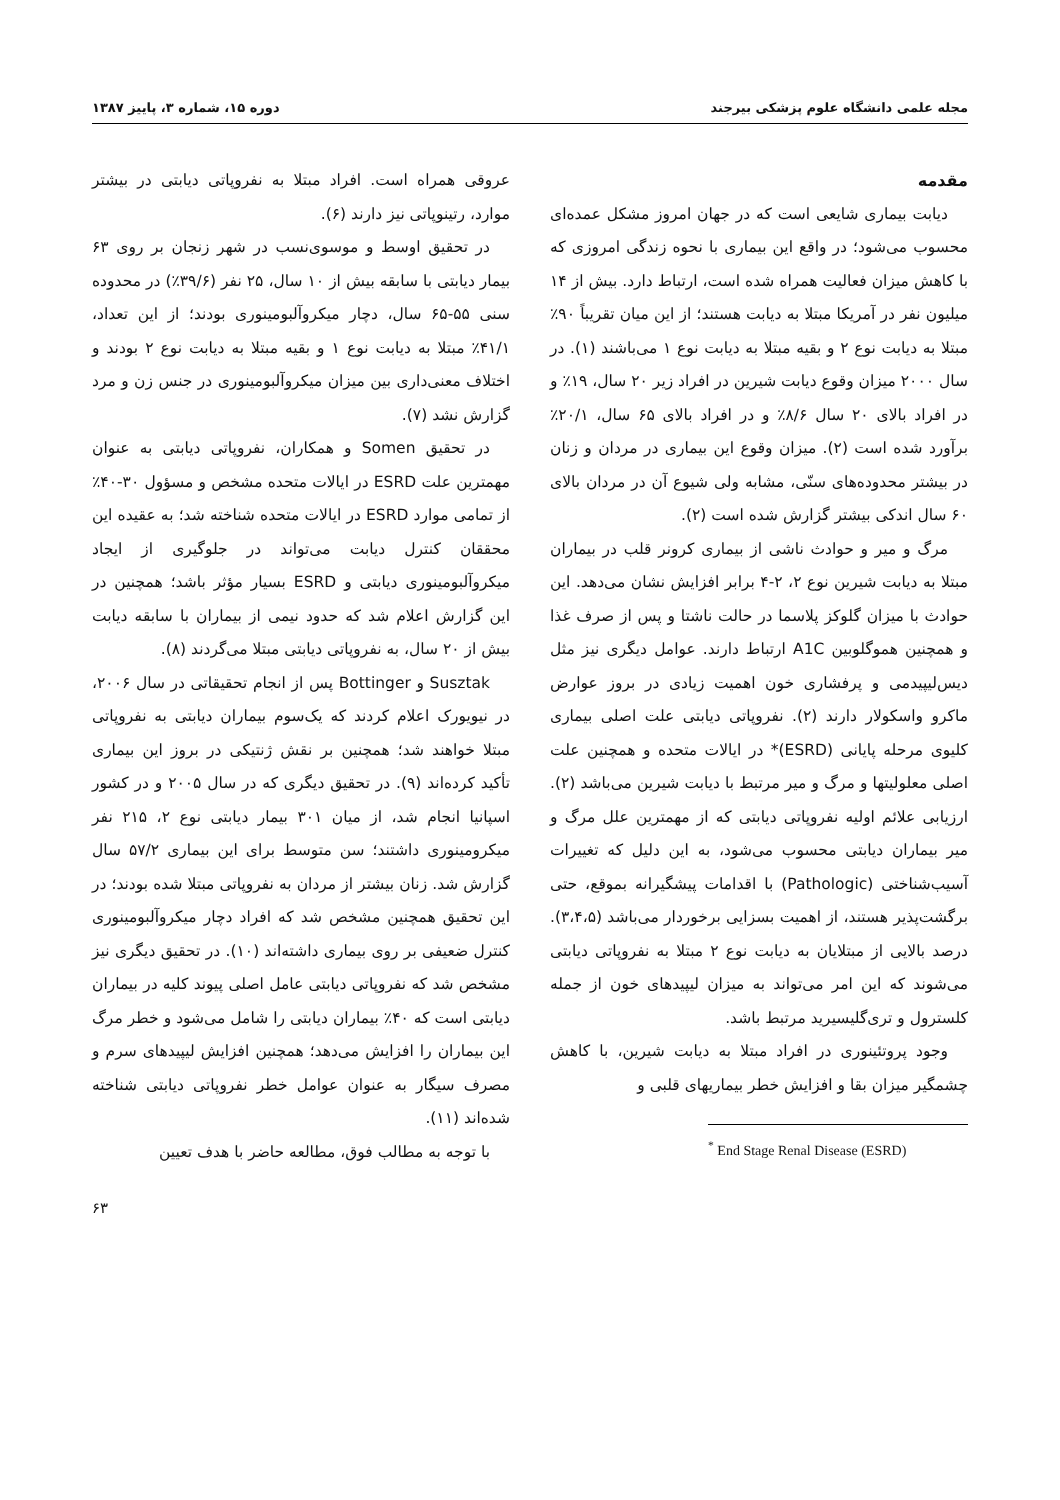مجله علمی دانشگاه علوم پزشکی بیرجند دوره ۱۵، شماره ۳، پاییز ۱۳۸۷
مقدمه
دیابت بیماری شایعی است که در جهان امروز مشکل عمده‌ای محسوب می‌شود؛ در واقع این بیماری با نحوه زندگی امروزی که با کاهش میزان فعالیت همراه شده است، ارتباط دارد. بیش از ۱۴ میلیون نفر در آمریکا مبتلا به دیابت هستند؛ از این میان تقریباً ۹۰٪ مبتلا به دیابت نوع ۲ و بقیه مبتلا به دیابت نوع ۱ می‌باشند (۱). در سال ۲۰۰۰ میزان وقوع دیابت شیرین در افراد زیر ۲۰ سال، ۱۹٪ و در افراد بالای ۲۰ سال ۸/۶٪ و در افراد بالای ۶۵ سال، ۲۰/۱٪ برآورد شده است (۲). میزان وقوع این بیماری در مردان و زنان در بیشتر محدوده‌های سنّی، مشابه ولی شیوع آن در مردان بالای ۶۰ سال اندکی بیشتر گزارش شده است (۲).
مرگ و میر و حوادث ناشی از بیماری کرونر قلب در بیماران مبتلا به دیابت شیرین نوع ۲، ۲-۴ برابر افزایش نشان می‌دهد. این حوادث با میزان گلوکز پلاسما در حالت ناشتا و پس از صرف غذا و همچنین هموگلوبین A1C ارتباط دارند. عوامل دیگری نیز مثل دیس‌لیپیدمی و پرفشاری خون اهمیت زیادی در بروز عوارض ماکرو واسکولار دارند (۲). نفروپاتی دیابتی علت اصلی بیماری کلیوی مرحله پایانی (ESRD)* در ایالات متحده و همچنین علت اصلی معلولیتها و مرگ و میر مرتبط با دیابت شیرین می‌باشد (۲). ارزیابی علائم اولیه نفروپاتی دیابتی که از مهمترین علل مرگ و میر بیماران دیابتی محسوب می‌شود، به این دلیل که تغییرات آسیب‌شناختی (Pathologic) با اقدامات پیشگیرانه بموقع، حتی برگشت‌پذیر هستند، از اهمیت بسزایی برخوردار می‌باشد (۳،۴،۵). درصد بالایی از مبتلایان به دیابت نوع ۲ مبتلا به نفروپاتی دیابتی می‌شوند که این امر می‌تواند به میزان لیپیدهای خون از جمله کلسترول و تری‌گلیسیرید مرتبط باشد.
وجود پروتئینوری در افراد مبتلا به دیابت شیرین، با کاهش چشمگیر میزان بقا و افزایش خطر بیماریهای قلبی و
<sup>*</sup> End Stage Renal Disease (ESRD)
عروقی همراه است. افراد مبتلا به نفروپاتی دیابتی در بیشتر موارد، رتینوپاتی نیز دارند (۶).
در تحقیق اوسط و موسوی‌نسب در شهر زنجان بر روی ۶۳ بیمار دیابتی با سابقه بیش از ۱۰ سال، ۲۵ نفر (۳۹/۶٪) در محدوده سنی ۵۵-۶۵ سال، دچار میکروآلبومینوری بودند؛ از این تعداد، ۴۱/۱٪ مبتلا به دیابت نوع ۱ و بقیه مبتلا به دیابت نوع ۲ بودند و اختلاف معنی‌داری بین میزان میکروآلبومینوری در جنس زن و مرد گزارش نشد (۷).
در تحقیق Somen و همکاران، نفروپاتی دیابتی به عنوان مهمترین علت ESRD در ایالات متحده مشخص و مسؤول ۳۰-۴۰٪ از تمامی موارد ESRD در ایالات متحده شناخته شد؛ به عقیده این محققان کنترل دیابت می‌تواند در جلوگیری از ایجاد میکروآلبومینوری دیابتی و ESRD بسیار مؤثر باشد؛ همچنین در این گزارش اعلام شد که حدود نیمی از بیماران با سابقه دیابت بیش از ۲۰ سال، به نفروپاتی دیابتی مبتلا می‌گردند (۸).
Susztak و Bottinger پس از انجام تحقیقاتی در سال ۲۰۰۶، در نیویورک اعلام کردند که یک‌سوم بیماران دیابتی به نفروپاتی مبتلا خواهند شد؛ همچنین بر نقش ژنتیکی در بروز این بیماری تأکید کرده‌اند (۹). در تحقیق دیگری که در سال ۲۰۰۵ و در کشور اسپانیا انجام شد، از میان ۳۰۱ بیمار دیابتی نوع ۲، ۲۱۵ نفر میکرومینوری داشتند؛ سن متوسط برای این بیماری ۵۷/۲ سال گزارش شد. زنان بیشتر از مردان به نفروپاتی مبتلا شده بودند؛ در این تحقیق همچنین مشخص شد که افراد دچار میکروآلبومینوری کنترل ضعیفی بر روی بیماری داشته‌اند (۱۰). در تحقیق دیگری نیز مشخص شد که نفروپاتی دیابتی عامل اصلی پیوند کلیه در بیماران دیابتی است که ۴۰٪ بیماران دیابتی را شامل می‌شود و خطر مرگ این بیماران را افزایش می‌دهد؛ همچنین افزایش لیپیدهای سرم و مصرف سیگار به عنوان عوامل خطر نفروپاتی دیابتی شناخته شده‌اند (۱۱).
با توجه به مطالب فوق، مطالعه حاضر با هدف تعیین
۶۳